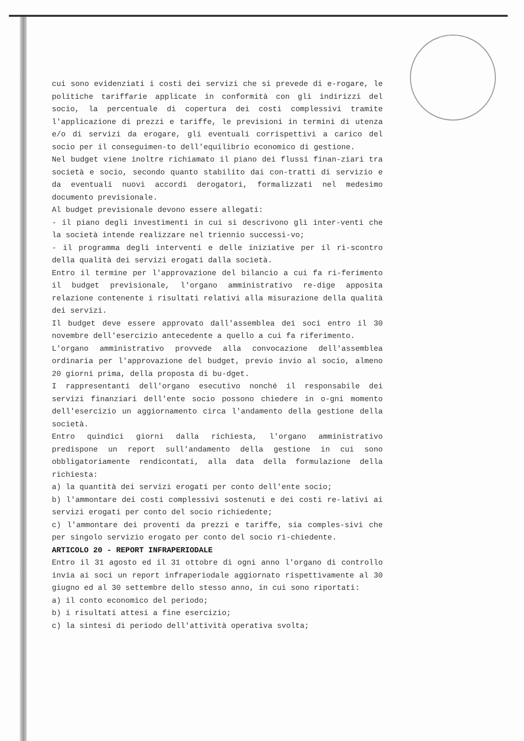cui sono evidenziati i costi dei servizi che si prevede di e-rogare, le politiche tariffarie applicate in conformità con gli indirizzi del socio, la percentuale di copertura dei costi complessivi tramite l'applicazione di prezzi e tariffe, le previsioni in termini di utenza e/o di servizi da erogare, gli eventuali corrispettivi a carico del socio per il conseguimen-to dell'equilibrio economico di gestione.
Nel budget viene inoltre richiamato il piano dei flussi finan-ziari tra società e socio, secondo quanto stabilito dai con-tratti di servizio e da eventuali nuovi accordi derogatori, formalizzati nel medesimo documento previsionale.
Al budget previsionale devono essere allegati:
- il piano degli investimenti in cui si descrivono gli inter-venti che la società intende realizzare nel triennio successi-vo;
- il programma degli interventi e delle iniziative per il ri-scontro della qualità dei servizi erogati dalla società.
Entro il termine per l'approvazione del bilancio a cui fa ri-ferimento il budget previsionale, l'organo amministrativo re-dige apposita relazione contenente i risultati relativi alla misurazione della qualità dei servizi.
Il budget deve essere approvato dall'assemblea dei soci entro il 30 novembre dell'esercizio antecedente a quello a cui fa riferimento.
L'organo amministrativo provvede alla convocazione dell'assemblea ordinaria per l'approvazione del budget, previo invio al socio, almeno 20 giorni prima, della proposta di bu-dget.
I rappresentanti dell'organo esecutivo nonché il responsabile dei servizi finanziari dell'ente socio possono chiedere in o-gni momento dell'esercizio un aggiornamento circa l'andamento della gestione della società.
Entro quindici giorni dalla richiesta, l'organo amministrativo predispone un report sull'andamento della gestione in cui sono obbligatoriamente rendicontati, alla data della formulazione della richiesta:
a) la quantità dei servizi erogati per conto dell'ente socio;
b) l'ammontare dei costi complessivi sostenuti e dei costi re-lativi ai servizi erogati per conto del socio richiedente;
c) l'ammontare dei proventi da prezzi e tariffe, sia comples-sivi che per singolo servizio erogato per conto del socio ri-chiedente.
ARTICOLO 20 - REPORT INFRAPERIODALE
Entro il 31 agosto ed il 31 ottobre di ogni anno l'organo di controllo invia ai soci un report infraperiodale aggiornato rispettivamente al 30 giugno ed al 30 settembre dello stesso anno, in cui sono riportati:
a) il conto economico del periodo;
b) i risultati attesi a fine esercizio;
c) la sintesi di periodo dell'attività operativa svolta;